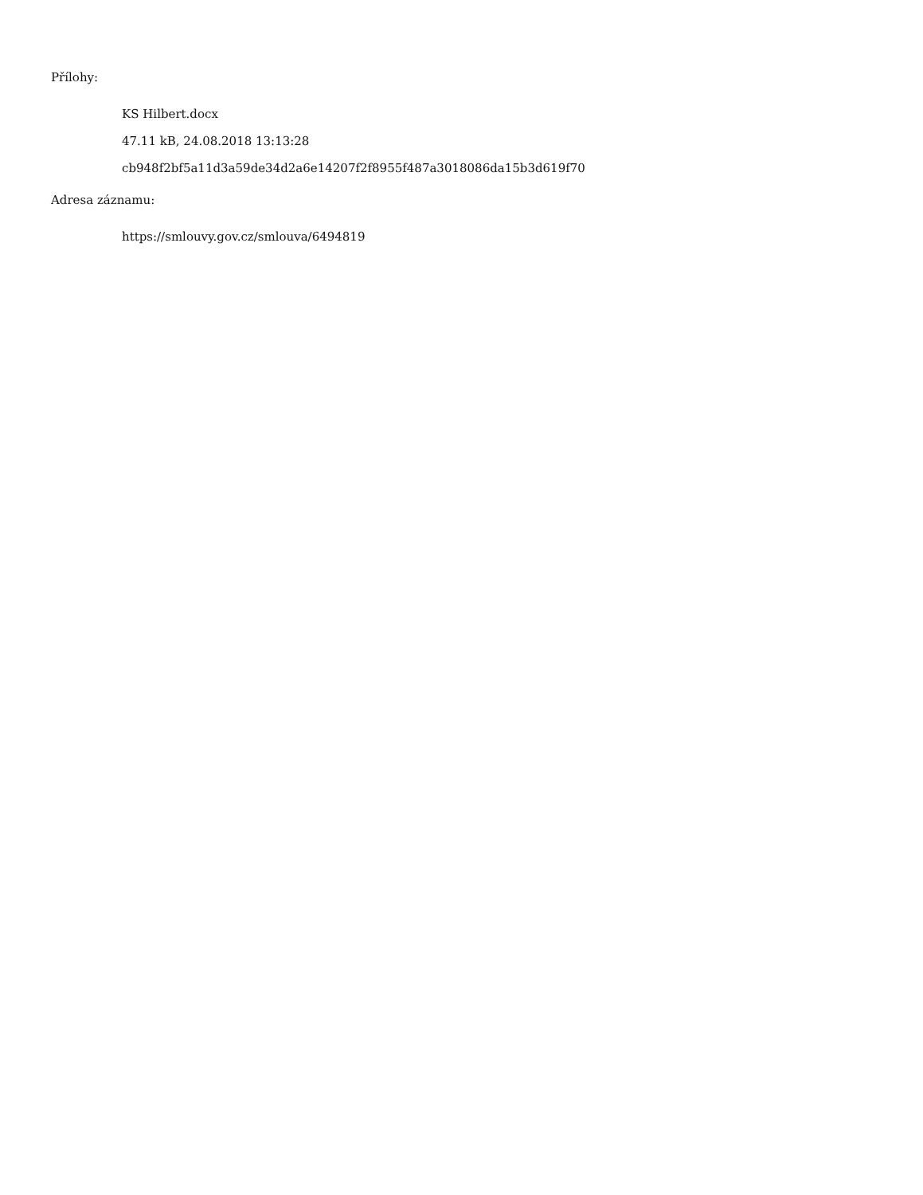Přílohy:
KS Hilbert.docx
47.11 kB, 24.08.2018 13:13:28
cb948f2bf5a11d3a59de34d2a6e14207f2f8955f487a3018086da15b3d619f70
Adresa záznamu:
https://smlouvy.gov.cz/smlouva/6494819